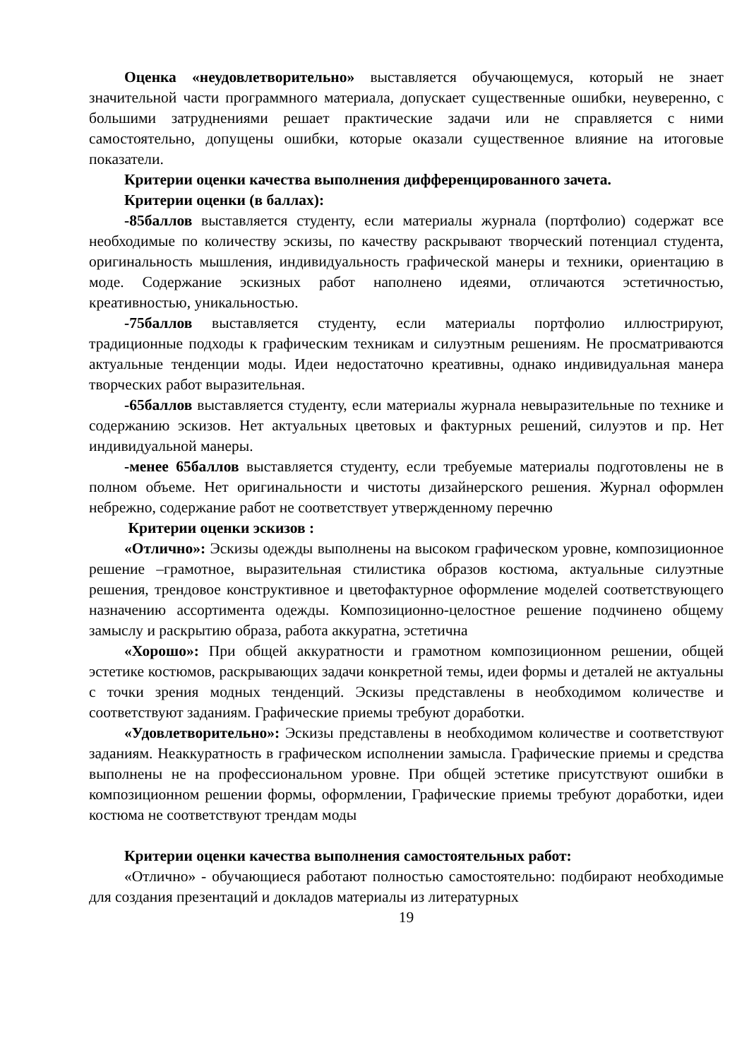Оценка «неудовлетворительно» выставляется обучающемуся, который не знает значительной части программного материала, допускает существенные ошибки, неуверенно, с большими затруднениями решает практические задачи или не справляется с ними самостоятельно, допущены ошибки, которые оказали существенное влияние на итоговые показатели.
Критерии оценки качества выполнения дифференцированного зачета.
Критерии оценки (в баллах):
-85баллов выставляется студенту, если материалы журнала (портфолио) содержат все необходимые по количеству эскизы, по качеству раскрывают творческий потенциал студента, оригинальность мышления, индивидуальность графической манеры и техники, ориентацию в моде. Содержание эскизных работ наполнено идеями, отличаются эстетичностью, креативностью, уникальностью.
-75баллов выставляется студенту, если материалы портфолио иллюстрируют, традиционные подходы к графическим техникам и силуэтным решениям. Не просматриваются актуальные тенденции моды. Идеи недостаточно креативны, однако индивидуальная манера творческих работ выразительная.
-65баллов выставляется студенту, если материалы журнала невыразительные по технике и содержанию эскизов. Нет актуальных цветовых и фактурных решений, силуэтов и пр. Нет индивидуальной манеры.
-менее 65баллов выставляется студенту, если требуемые материалы подготовлены не в полном объеме. Нет оригинальности и чистоты дизайнерского решения. Журнал оформлен небрежно, содержание работ не соответствует утвержденному перечню
Критерии оценки эскизов :
«Отлично»: Эскизы одежды выполнены на высоком графическом уровне, композиционное решение –грамотное, выразительная стилистика образов костюма, актуальные силуэтные решения, трендовое конструктивное и цветофактурное оформление моделей соответствующего назначению ассортимента одежды. Композиционно-целостное решение подчинено общему замыслу и раскрытию образа, работа аккуратна, эстетична
«Хорошо»: При общей аккуратности и грамотном композиционном решении, общей эстетике костюмов, раскрывающих задачи конкретной темы, идеи формы и деталей не актуальны с точки зрения модных тенденций. Эскизы представлены в необходимом количестве и соответствуют заданиям. Графические приемы требуют доработки.
«Удовлетворительно»: Эскизы представлены в необходимом количестве и соответствуют заданиям. Неаккуратность в графическом исполнении замысла. Графические приемы и средства выполнены не на профессиональном уровне. При общей эстетике присутствуют ошибки в композиционном решении формы, оформлении, Графические приемы требуют доработки, идеи костюма не соответствуют трендам моды
Критерии оценки качества выполнения самостоятельных работ:
«Отлично» - обучающиеся работают полностью самостоятельно: подбирают необходимые для создания презентаций и докладов материалы из литературных
19